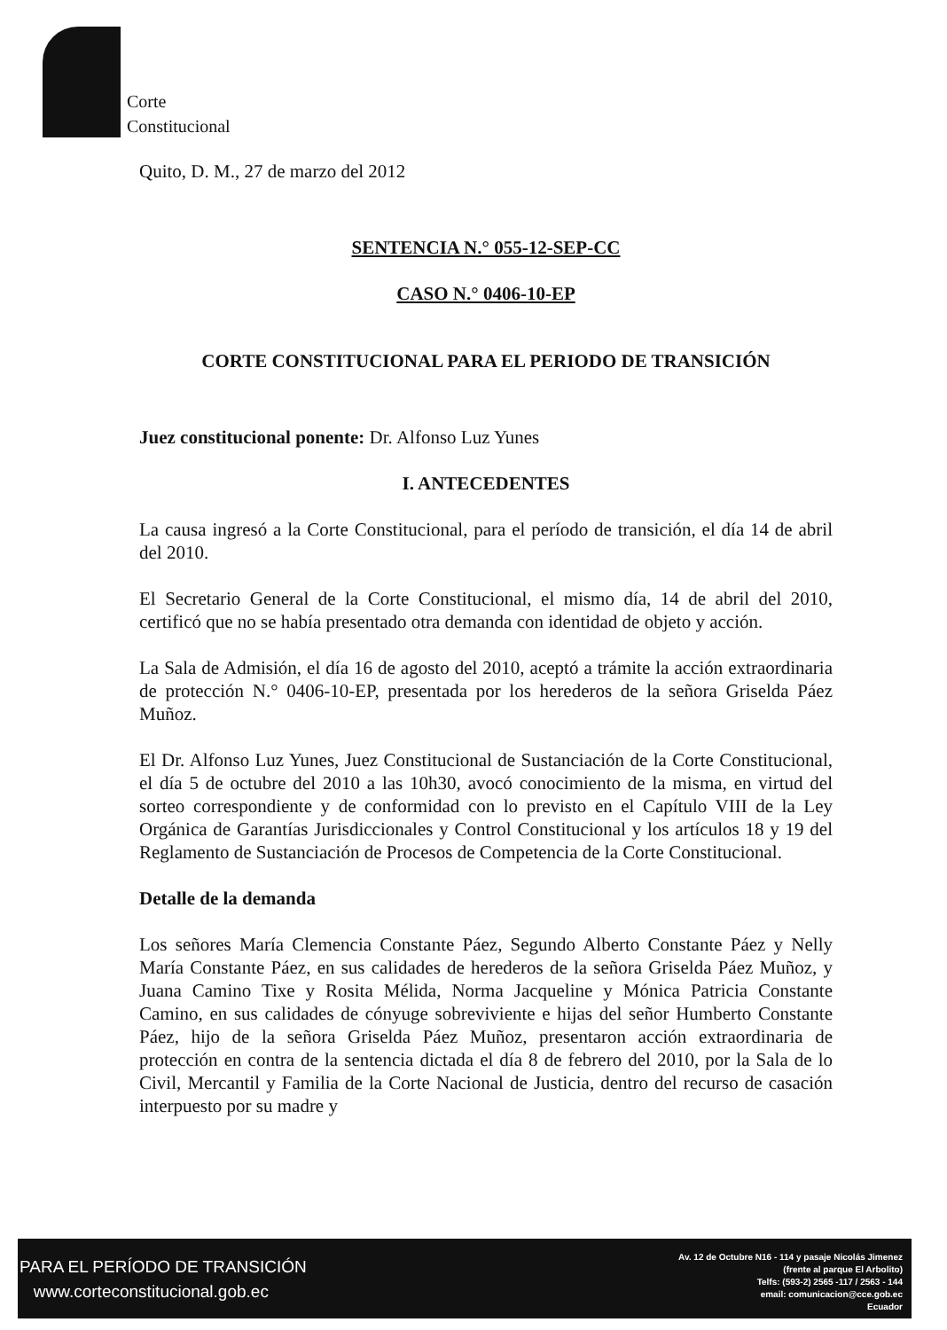Corte
Constitucional
Quito, D. M., 27 de marzo del 2012
SENTENCIA N.° 055-12-SEP-CC
CASO N.° 0406-10-EP
CORTE CONSTITUCIONAL PARA EL PERIODO DE TRANSICIÓN
Juez constitucional ponente: Dr. Alfonso Luz Yunes
I. ANTECEDENTES
La causa ingresó a la Corte Constitucional, para el período de transición, el día 14 de abril del 2010.
El Secretario General de la Corte Constitucional, el mismo día, 14 de abril del 2010, certificó que no se había presentado otra demanda con identidad de objeto y acción.
La Sala de Admisión, el día 16 de agosto del 2010, aceptó a trámite la acción extraordinaria de protección N.° 0406-10-EP, presentada por los herederos de la señora Griselda Páez Muñoz.
El Dr. Alfonso Luz Yunes, Juez Constitucional de Sustanciación de la Corte Constitucional, el día 5 de octubre del 2010 a las 10h30, avocó conocimiento de la misma, en virtud del sorteo correspondiente y de conformidad con lo previsto en el Capítulo VIII de la Ley Orgánica de Garantías Jurisdiccionales y Control Constitucional y los artículos 18 y 19 del Reglamento de Sustanciación de Procesos de Competencia de la Corte Constitucional.
Detalle de la demanda
Los señores María Clemencia Constante Páez, Segundo Alberto Constante Páez y Nelly María Constante Páez, en sus calidades de herederos de la señora Griselda Páez Muñoz, y Juana Camino Tixe y Rosita Mélida, Norma Jacqueline y Mónica Patricia Constante Camino, en sus calidades de cónyuge sobreviviente e hijas del señor Humberto Constante Páez, hijo de la señora Griselda Páez Muñoz, presentaron acción extraordinaria de protección en contra de la sentencia dictada el día 8 de febrero del 2010, por la Sala de lo Civil, Mercantil y Familia de la Corte Nacional de Justicia, dentro del recurso de casación interpuesto por su madre y
PARA EL PERÍODO DE TRANSICIÓN
www.corteconstitucional.gob.ec
Av. 12 de Octubre N16 - 114 y pasaje Nicolás Jimenez
(frente al parque El Arbolito)
Telfs: (593-2) 2565 -117 / 2563 - 144
email: comunicacion@cce.gob.ec
Ecuador